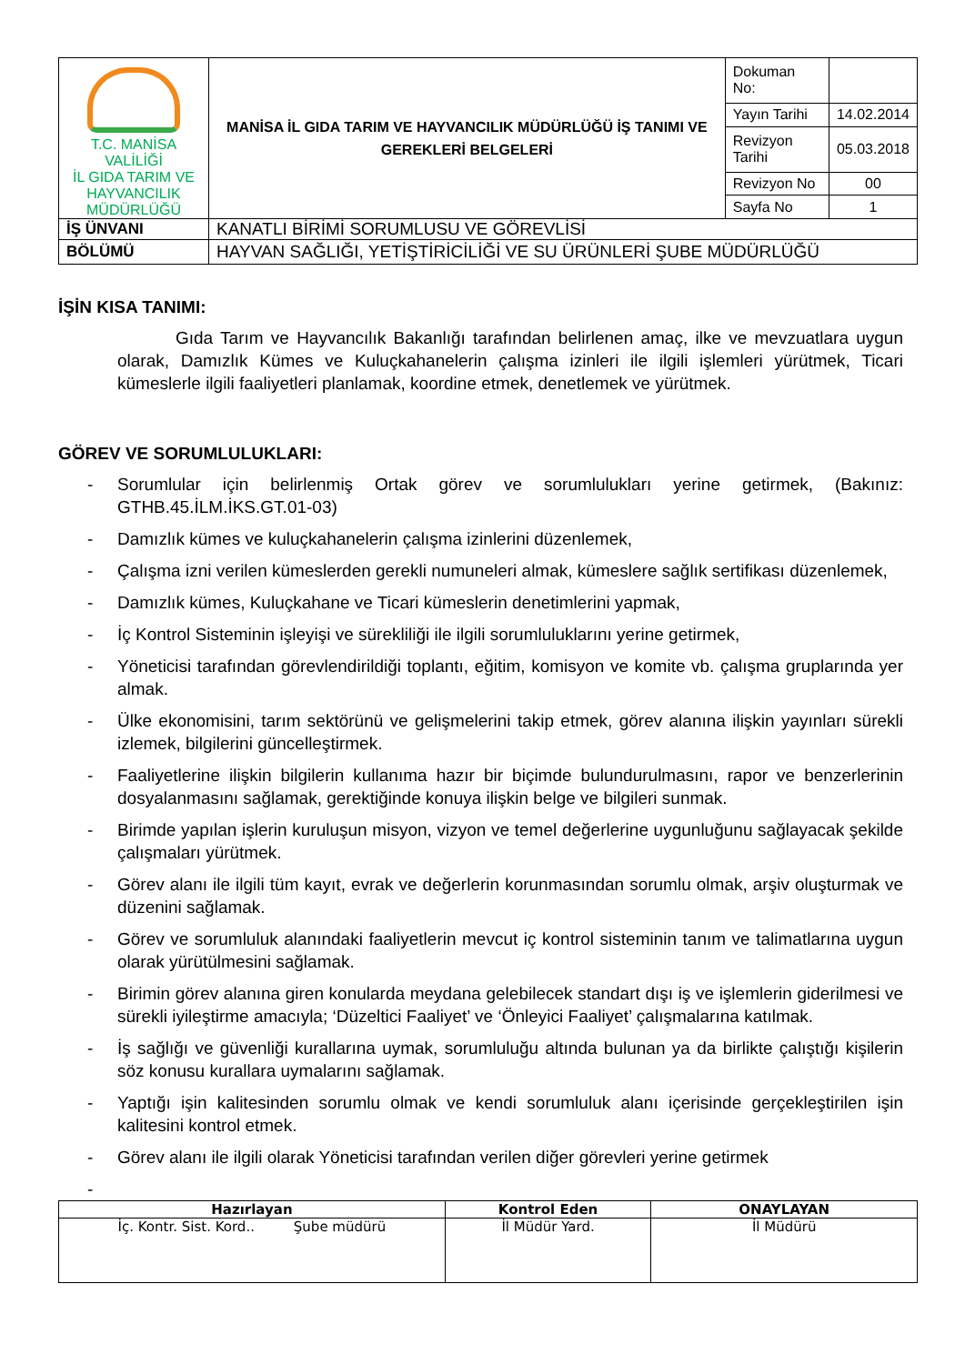| T.C. MANİSA VALİLİĞİ İL GIDA TARIM VE HAYVANCILIK MÜDÜRLÜĞÜ | MANİSA İL GIDA TARIM VE HAYVANCILIK MÜDÜRLÜĞÜ İŞ TANIMI VE GEREKLERİ BELGELERİ | Dokuman No: | |
| | | Yayın Tarihi | 14.02.2014 |
| | | Revizyon Tarihi | 05.03.2018 |
| | | Revizyon No | 00 |
| | | Sayfa No | 1 |
| İŞ ÜNVANI | KANATLI BİRİMİ SORUMLUSU VE GÖREVLİSİ | | |
| BÖLÜMÜ | HAYVAN SAĞLIĞI, YETİŞTİRİCİLİĞİ VE SU ÜRÜNLERİ ŞUBE MÜDÜRLÜĞÜ | | |
İŞİN KISA TANIMI:
Gıda Tarım ve Hayvancılık Bakanlığı tarafından belirlenen amaç, ilke ve mevzuatlara uygun olarak, Damızlık Kümes ve Kuluçkahanelerin çalışma izinleri ile ilgili işlemleri yürütmek, Ticari kümeslerle ilgili faaliyetleri planlamak, koordine etmek, denetlemek ve yürütmek.
GÖREV VE SORUMLULUKLARI:
- Sorumlular için belirlenmiş Ortak görev ve sorumlulukları yerine getirmek, (Bakınız: GTHB.45.İLM.İKS.GT.01-03)
- Damızlık kümes ve kuluçkahanelerin çalışma izinlerini düzenlemek,
- Çalışma izni verilen kümeslerden gerekli numuneleri almak, kümeslere sağlık sertifikası düzenlemek,
- Damızlık kümes, Kuluçkahane ve Ticari kümeslerin denetimlerini yapmak,
- İç Kontrol Sisteminin işleyişi ve sürekliliği ile ilgili sorumluluklarını yerine getirmek,
- Yöneticisi tarafından görevlendirildiği toplantı, eğitim, komisyon ve komite vb. çalışma gruplarında yer almak.
- Ülke ekonomisini, tarım sektörünü ve gelişmelerini takip etmek, görev alanına ilişkin yayınları sürekli izlemek, bilgilerini güncelleştirmek.
- Faaliyetlerine ilişkin bilgilerin kullanıma hazır bir biçimde bulundurulmasını, rapor ve benzerlerinin dosyalanmasını sağlamak, gerektiğinde konuya ilişkin belge ve bilgileri sunmak.
- Birimde yapılan işlerin kuruluşun misyon, vizyon ve temel değerlerine uygunluğunu sağlayacak şekilde çalışmaları yürütmek.
- Görev alanı ile ilgili tüm kayıt, evrak ve değerlerin korunmasından sorumlu olmak, arşiv oluşturmak ve düzenini sağlamak.
- Görev ve sorumluluk alanındaki faaliyetlerin mevcut iç kontrol sisteminin tanım ve talimatlarına uygun olarak yürütülmesini sağlamak.
- Birimin görev alanına giren konularda meydana gelebilecek standart dışı iş ve işlemlerin giderilmesi ve sürekli iyileştirme amacıyla; ‘Düzeltici Faaliyet’ ve ‘Önleyici Faaliyet’ çalışmalarına katılmak.
- İş sağlığı ve güvenliği kurallarına uymak, sorumluluğu altında bulunan ya da birlikte çalıştığı kişilerin söz konusu kurallara uymalarını sağlamak.
- Yaptığı işin kalitesinden sorumlu olmak ve kendi sorumluluk alanı içerisinde gerçekleştirilen işin kalitesini kontrol etmek.
- Görev alanı ile ilgili olarak Yöneticisi tarafından verilen diğer görevleri yerine getirmek
-
| Hazırlayan | Kontrol Eden | ONAYLAYAN |
| --- | --- | --- |
| İç. Kontr. Sist. Kord.. Şube müdürü | İl Müdür Yard. | İl Müdürü |